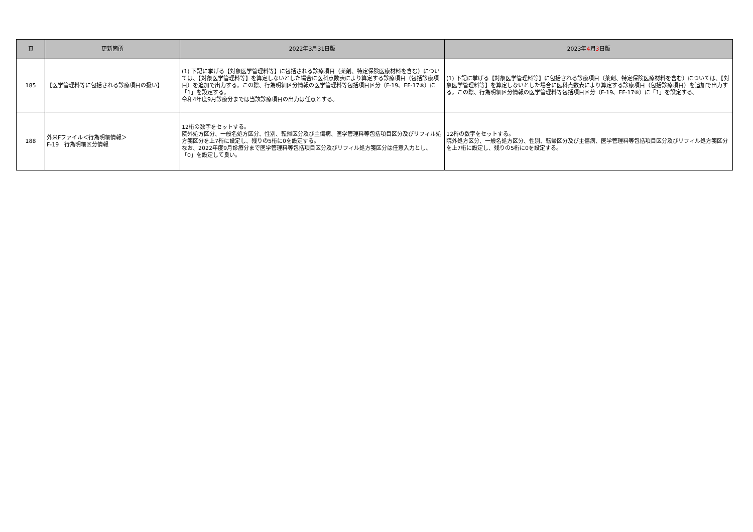| 頁 | 更新箇所 | 2022年3月31日版 | 2023年 4 月 3 日版 |
| --- | --- | --- | --- |
| 185 | 【医学管理料等に包括される診療項目の扱い】 | (1) 下記に挙げる【対象医学管理料等】に包括される診療項目（薬剤、特定保険医療材料を含む）については、【対象医学管理料等】を算定しないとした場合に医科点数表により算定する診療項目（包括診療項目）を追加で出力する。この際、行為明細区分情報の医学管理料等包括項目区分（F-19、EF-17⑥）に「1」を設定する。 令和4年度9月診療分までは当該診療項目の出力は任意とする。 | (1) 下記に挙げる【対象医学管理料等】に包括される診療項目（薬剤、特定保険医療材料を含む）については、【対象医学管理料等】を算定しないとした場合に医科点数表により算定する診療項目（包括診療項目）を追加で出力する。この際、行為明細区分情報の医学管理料等包括項目区分（F-19、EF-17⑥）に「1」を設定する。 |
| 188 | 外来Fファイル＜行為明細情報＞ F-19 行為明細区分情報 | 12桁の数字をセットする。 院外処方区分、一般名処方区分、性別、転帰区分及び主傷病、医学管理料等包括項目区分及びリフィル処方箋区分を上7桁に設定し、残りの5桁に0を設定する。 なお、2022年度9月診療分まで医学管理料等包括項目区分及びリフィル処方箋区分は任意入力とし、「0」を設定して良い。 | 12桁の数字をセットする。 院外処方区分、一般名処方区分、性別、転帰区分及び主傷病、医学管理料等包括項目区分及びリフィル処方箋区分を上7桁に設定し、残りの5桁に0を設定する。 |